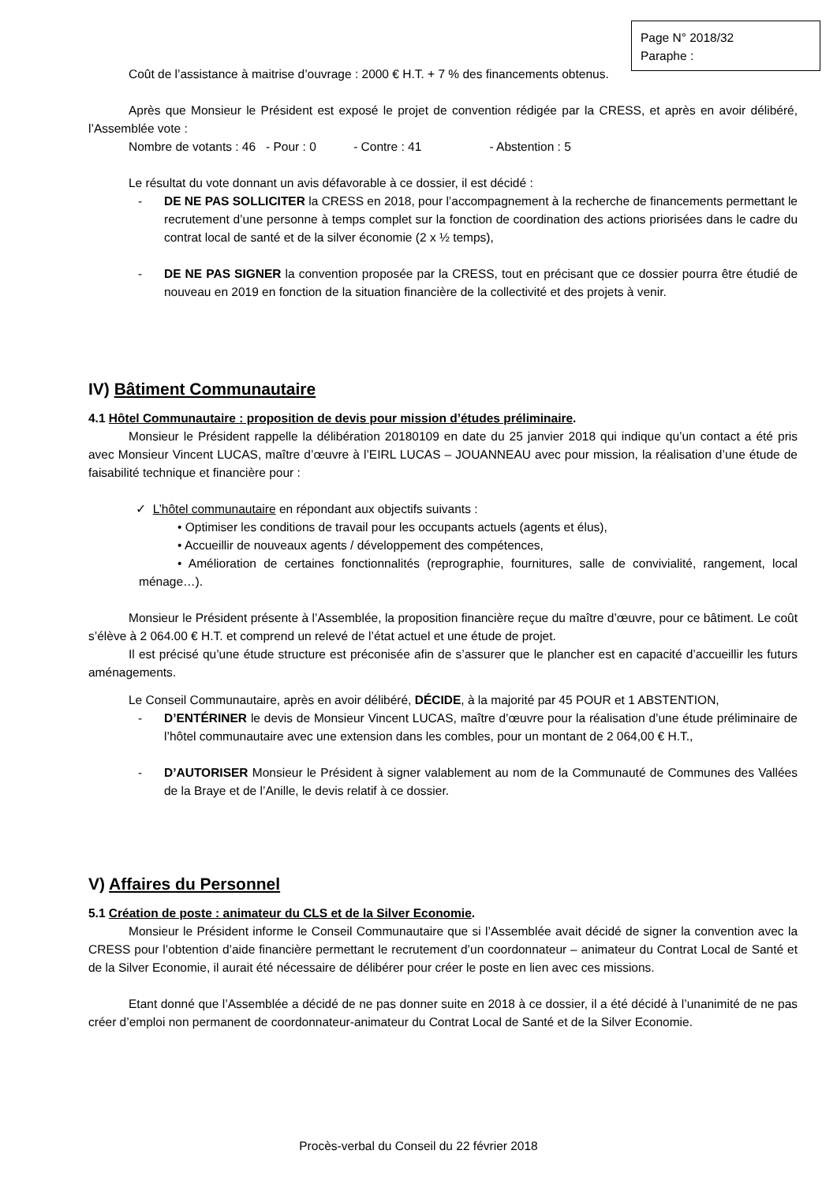Page N° 2018/32
Paraphe :
Coût de l’assistance à maitrise d’ouvrage : 2000 € H.T. + 7 % des financements obtenus.
Après que Monsieur le Président est exposé le projet de convention rédigée par la CRESS, et après en avoir délibéré, l’Assemblée vote :
Nombre de votants : 46 - Pour : 0 - Contre : 41 - Abstention : 5
Le résultat du vote donnant un avis défavorable à ce dossier, il est décidé :
- DE NE PAS SOLLICITER la CRESS en 2018, pour l’accompagnement à la recherche de financements permettant le recrutement d’une personne à temps complet sur la fonction de coordination des actions priorisées dans le cadre du contrat local de santé et de la silver économie (2 x ½ temps),
- DE NE PAS SIGNER la convention proposée par la CRESS, tout en précisant que ce dossier pourra être étudié de nouveau en 2019 en fonction de la situation financière de la collectivité et des projets à venir.
IV) Bâtiment Communautaire
4.1 Hôtel Communautaire : proposition de devis pour mission d’études préliminaire.
Monsieur le Président rappelle la délibération 20180109 en date du 25 janvier 2018 qui indique qu’un contact a été pris avec Monsieur Vincent LUCAS, maître d’œuvre à l’EIRL LUCAS – JOUANNEAU avec pour mission, la réalisation d’une étude de faisabilité technique et financière pour :
✓ L’hôtel communautaire en répondant aux objectifs suivants :
• Optimiser les conditions de travail pour les occupants actuels (agents et élus),
• Accueillir de nouveaux agents / développement des compétences,
• Amélioration de certaines fonctionnalités (reprographie, fournitures, salle de convivialité, rangement, local ménage…).
Monsieur le Président présente à l’Assemblée, la proposition financière reçue du maître d’œuvre, pour ce bâtiment. Le coût s’élève à 2 064.00 € H.T. et comprend un relevé de l’état actuel et une étude de projet.
Il est précisé qu’une étude structure est préconisée afin de s’assurer que le plancher est en capacité d’accueillir les futurs aménagements.
Le Conseil Communautaire, après en avoir délibéré, DÉCIDE, à la majorité par 45 POUR et 1 ABSTENTION,
- D’ENTÉRINER le devis de Monsieur Vincent LUCAS, maître d’œuvre pour la réalisation d’une étude préliminaire de l’hôtel communautaire avec une extension dans les combles, pour un montant de 2 064,00 € H.T.,
- D’AUTORISER Monsieur le Président à signer valablement au nom de la Communauté de Communes des Vallées de la Braye et de l’Anille, le devis relatif à ce dossier.
V) Affaires du Personnel
5.1 Création de poste : animateur du CLS et de la Silver Economie.
Monsieur le Président informe le Conseil Communautaire que si l’Assemblée avait décidé de signer la convention avec la CRESS pour l’obtention d’aide financière permettant le recrutement d’un coordonnateur – animateur du Contrat Local de Santé et de la Silver Economie, il aurait été nécessaire de délibérer pour créer le poste en lien avec ces missions.
Etant donné que l’Assemblée a décidé de ne pas donner suite en 2018 à ce dossier, il a été décidé à l’unanimité de ne pas créer d’emploi non permanent de coordonnateur-animateur du Contrat Local de Santé et de la Silver Economie.
Procès-verbal du Conseil du 22 février 2018